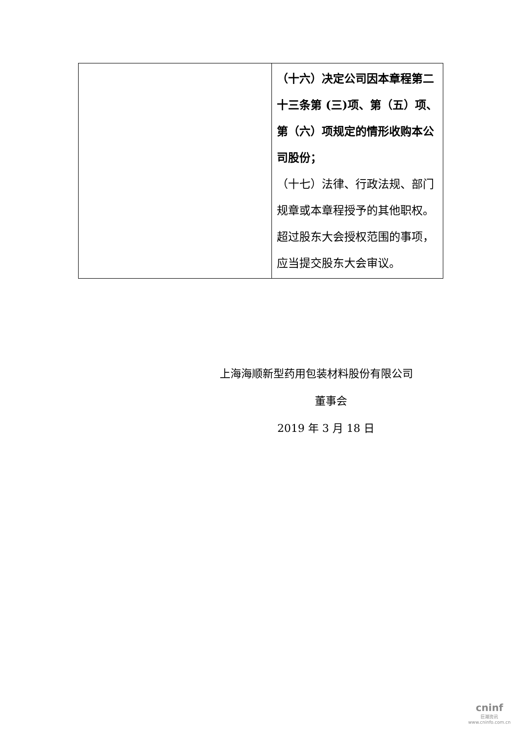| | （十六）决定公司因本章程第二十三条第 (三)项、第（五）项、第（六）项规定的情形收购本公司股份； （十七）法律、行政法规、部门规章或本章程授予的其他职权。 超过股东大会授权范围的事项，应当提交股东大会审议。 |
上海海顺新型药用包装材料股份有限公司
董事会
2019 年 3 月 18 日
cninf
巨潮资讯
www.cninfo.com.cn